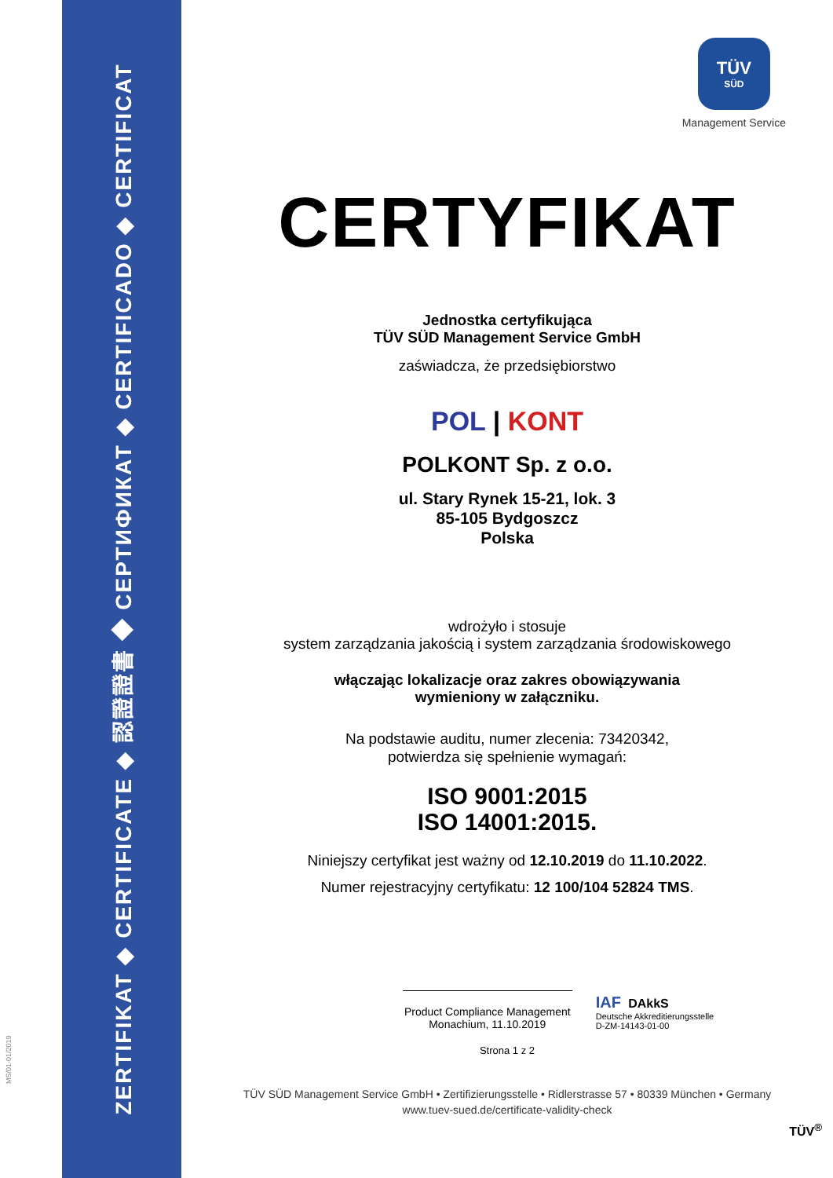ZERTIFIKAT ◆ CERTIFICATE ◆ 認證證書 ◆ СЕРТИФИКАТ ◆ CERTIFICADO ◆ CERTIFICAT
MS/01-01/2019
TÜV
SÜD
Management Service
CERTYFIKAT
Jednostka certyfikująca
TÜV SÜD Management Service GmbH
zaświadcza, że przedsiębiorstwo
POL | KONT
POLKONT Sp. z o.o.
ul. Stary Rynek 15-21, lok. 3
85-105 Bydgoszcz
Polska
wdrożyło i stosuje
system zarządzania jakością i system zarządzania środowiskowego
włączając lokalizacje oraz zakres obowiązywania
wymieniony w załączniku.
Na podstawie auditu, numer zlecenia: 73420342,
potwierdza się spełnienie wymagań:
ISO 9001:2015
ISO 14001:2015.
Niniejszy certyfikat jest ważny od 12.10.2019 do 11.10.2022.
Numer rejestracyjny certyfikatu: 12 100/104 52824 TMS.
Product Compliance Management
Monachium, 11.10.2019
IAF DAkkS
Deutsche Akkreditierungsstelle
D-ZM-14143-01-00
Strona 1 z 2
TÜV SÜD Management Service GmbH • Zertifizierungsstelle • Ridlerstrasse 57 • 80339 München • Germany
www.tuev-sued.de/certificate-validity-check
TÜV<sup>®</sup>